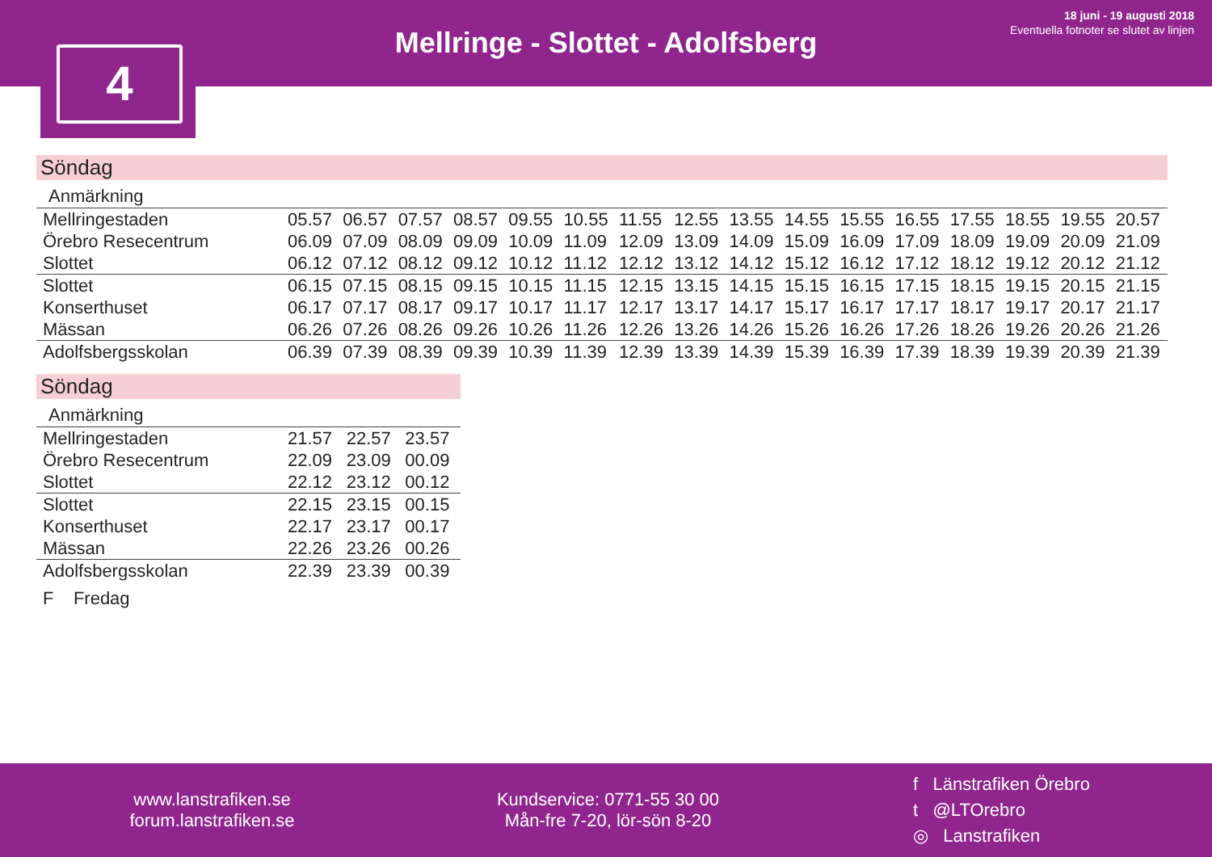Mellringe - Slottet - Adolfsberg
18 juni - 19 augusti 2018
Eventuella fotnoter se slutet av linjen
4
Söndag
| Anmärkning | | | | | | | | | | | | | | | | |
| --- | --- | --- | --- | --- | --- | --- | --- | --- | --- | --- | --- | --- | --- | --- | --- | --- |
| Mellringestaden | 05.57 | 06.57 | 07.57 | 08.57 | 09.55 | 10.55 | 11.55 | 12.55 | 13.55 | 14.55 | 15.55 | 16.55 | 17.55 | 18.55 | 19.55 | 20.57 |
| Örebro Resecentrum | 06.09 | 07.09 | 08.09 | 09.09 | 10.09 | 11.09 | 12.09 | 13.09 | 14.09 | 15.09 | 16.09 | 17.09 | 18.09 | 19.09 | 20.09 | 21.09 |
| Slottet | 06.12 | 07.12 | 08.12 | 09.12 | 10.12 | 11.12 | 12.12 | 13.12 | 14.12 | 15.12 | 16.12 | 17.12 | 18.12 | 19.12 | 20.12 | 21.12 |
| Slottet | 06.15 | 07.15 | 08.15 | 09.15 | 10.15 | 11.15 | 12.15 | 13.15 | 14.15 | 15.15 | 16.15 | 17.15 | 18.15 | 19.15 | 20.15 | 21.15 |
| Konserthuset | 06.17 | 07.17 | 08.17 | 09.17 | 10.17 | 11.17 | 12.17 | 13.17 | 14.17 | 15.17 | 16.17 | 17.17 | 18.17 | 19.17 | 20.17 | 21.17 |
| Mässan | 06.26 | 07.26 | 08.26 | 09.26 | 10.26 | 11.26 | 12.26 | 13.26 | 14.26 | 15.26 | 16.26 | 17.26 | 18.26 | 19.26 | 20.26 | 21.26 |
| Adolfsbergsskolan | 06.39 | 07.39 | 08.39 | 09.39 | 10.39 | 11.39 | 12.39 | 13.39 | 14.39 | 15.39 | 16.39 | 17.39 | 18.39 | 19.39 | 20.39 | 21.39 |
Söndag
| Anmärkning | | | |
| --- | --- | --- | --- |
| Mellringestaden | 21.57 | 22.57 | 23.57 |
| Örebro Resecentrum | 22.09 | 23.09 | 00.09 |
| Slottet | 22.12 | 23.12 | 00.12 |
| Slottet | 22.15 | 23.15 | 00.15 |
| Konserthuset | 22.17 | 23.17 | 00.17 |
| Mässan | 22.26 | 23.26 | 00.26 |
| Adolfsbergsskolan | 22.39 | 23.39 | 00.39 |
F Fredag
www.lanstrafiken.se
forum.lanstrafiken.se
Kundservice: 0771-55 30 00
Mån-fre 7-20, lör-sön 8-20
f Länstrafiken Örebro
t @LTOrebro
◎ Lanstrafiken